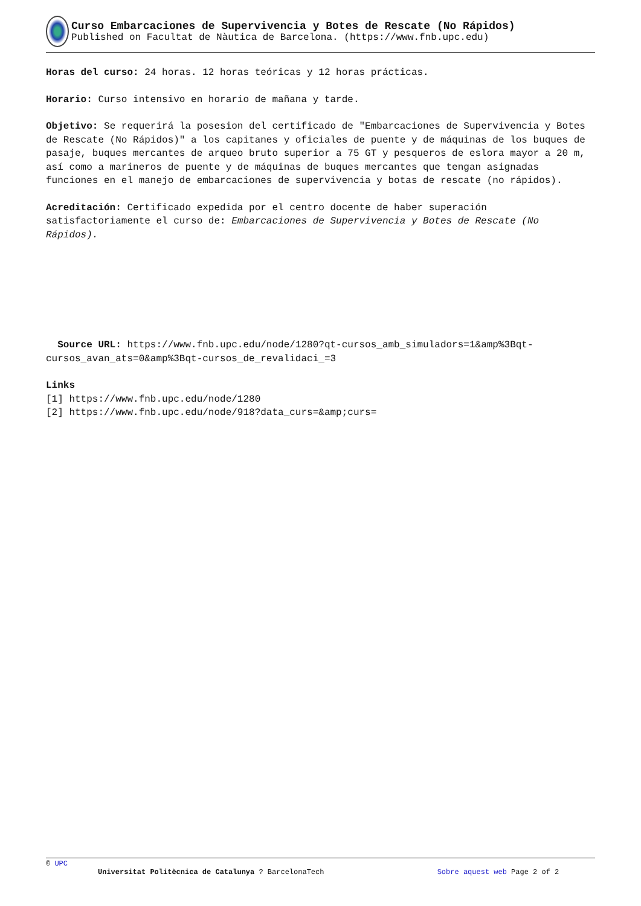Curso Embarcaciones de Supervivencia y Botes de Rescate (No Rápidos)
Published on Facultat de Nàutica de Barcelona. (https://www.fnb.upc.edu)
Horas del curso: 24 horas. 12 horas teóricas y 12 horas prácticas.
Horario: Curso intensivo en horario de mañana y tarde.
Objetivo: Se requerirá la posesion del certificado de "Embarcaciones de Supervivencia y Botes de Rescate (No Rápidos)" a los capitanes y oficiales de puente y de máquinas de los buques de pasaje, buques mercantes de arqueo bruto superior a 75 GT y pesqueros de eslora mayor a 20 m, así como a marineros de puente y de máquinas de buques mercantes que tengan asignadas funciones en el manejo de embarcaciones de supervivencia y botas de rescate (no rápidos).
Acreditación: Certificado expedida por el centro docente de haber superación satisfactoriamente el curso de: Embarcaciones de Supervivencia y Botes de Rescate (No Rápidos).
Source URL: https://www.fnb.upc.edu/node/1280?qt-cursos_amb_simuladors=1&amp%3Bqt-cursos_avan_ats=0&amp%3Bqt-cursos_de_revalidaci_=3
Links
[1] https://www.fnb.upc.edu/node/1280
[2] https://www.fnb.upc.edu/node/918?data_curs=&amp;curs=
© UPC
Universitat Politècnica de Catalunya ? BarcelonaTech Sobre aquest web Page 2 of 2